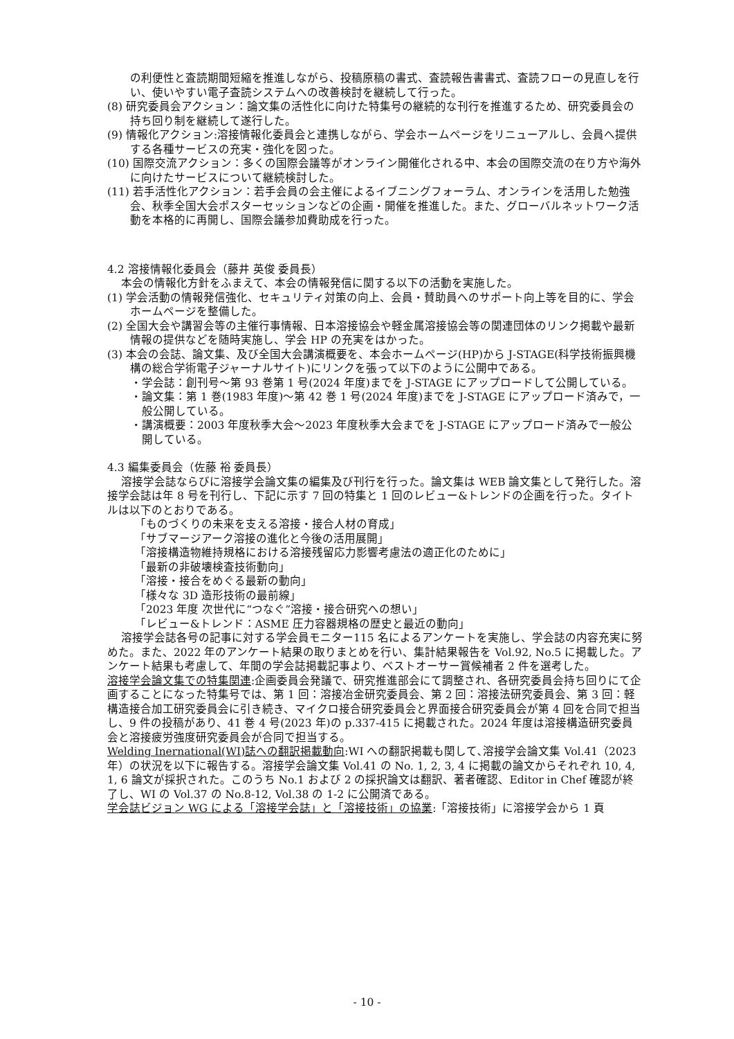の利便性と査読期間短縮を推進しながら、投稿原稿の書式、査読報告書書式、査読フローの見直しを行い、使いやすい電子査読システムへの改善検討を継続して行った。
(8) 研究委員会アクション：論文集の活性化に向けた特集号の継続的な刊行を推進するため、研究委員会の持ち回り制を継続して遂行した。
(9) 情報化アクション:溶接情報化委員会と連携しながら、学会ホームページをリニューアルし、会員へ提供する各種サービスの充実・強化を図った。
(10) 国際交流アクション：多くの国際会議等がオンライン開催化される中、本会の国際交流の在り方や海外に向けたサービスについて継続検討した。
(11) 若手活性化アクション：若手会員の会主催によるイブニングフォーラム、オンラインを活用した勉強会、秋季全国大会ポスターセッションなどの企画・開催を推進した。また、グローバルネットワーク活動を本格的に再開し、国際会議参加費助成を行った。
4.2 溶接情報化委員会（藤井 英俊 委員長）
本会の情報化方針をふまえて、本会の情報発信に関する以下の活動を実施した。
(1) 学会活動の情報発信強化、セキュリティ対策の向上、会員・賛助員へのサポート向上等を目的に、学会ホームページを整備した。
(2) 全国大会や講習会等の主催行事情報、日本溶接協会や軽金属溶接協会等の関連団体のリンク掲載や最新情報の提供などを随時実施し、学会 HP の充実をはかった。
(3) 本会の会誌、論文集、及び全国大会講演概要を、本会ホームページ(HP)から J-STAGE(科学技術振興機構の総合学術電子ジャーナルサイト)にリンクを張って以下のように公開中である。
・学会誌：創刊号～第 93 巻第 1 号(2024 年度)までを J-STAGE にアップロードして公開している。
・論文集：第 1 巻(1983 年度)～第 42 巻 1 号(2024 年度)までを J-STAGE にアップロード済みで，一般公開している。
・講演概要：2003 年度秋季大会～2023 年度秋季大会までを J-STAGE にアップロード済みで一般公開している。
4.3 編集委員会（佐藤 裕 委員長）
溶接学会誌ならびに溶接学会論文集の編集及び刊行を行った。論文集は WEB 論文集として発行した。溶接学会誌は年 8 号を刊行し、下記に示す 7 回の特集と 1 回のレビュー&トレンドの企画を行った。タイトルは以下のとおりである。
「ものづくりの未来を支える溶接・接合人材の育成」
「サブマージアーク溶接の進化と今後の活用展開」
「溶接構造物維持規格における溶接残留応力影響考慮法の適正化のために」
「最新の非破壊検査技術動向」
「溶接・接合をめぐる最新の動向」
「様々な 3D 造形技術の最前線」
「2023 年度 次世代に“つなぐ”溶接・接合研究への想い」
「レビュー&トレンド：ASME 圧力容器規格の歴史と最近の動向」
溶接学会誌各号の記事に対する学会員モニター115 名によるアンケートを実施し、学会誌の内容充実に努めた。また、2022 年のアンケート結果の取りまとめを行い、集計結果報告を Vol.92, No.5 に掲載した。アンケート結果も考慮して、年間の学会誌掲載記事より、ベストオーサー賞候補者 2 件を選考した。
溶接学会論文集での特集関連:企画委員会発議で、研究推進部会にて調整され、各研究委員会持ち回りにて企画することになった特集号では、第 1 回：溶接冶金研究委員会、第 2 回：溶接法研究委員会、第 3 回：軽構造接合加工研究委員会に引き続き、マイクロ接合研究委員会と界面接合研究委員会が第 4 回を合同で担当し、9 件の投稿があり、41 巻 4 号(2023 年)の p.337-415 に掲載された。2024 年度は溶接構造研究委員会と溶接疲労強度研究委員会が合同で担当する。
Welding Inernational(WI)誌への翻訳掲載動向:WI への翻訳掲載も関して､溶接学会論文集 Vol.41（2023 年）の状況を以下に報告する。溶接学会論文集 Vol.41 の No. 1, 2, 3, 4 に掲載の論文からそれぞれ 10, 4, 1, 6 論文が採択された。このうち No.1 および 2 の採択論文は翻訳、著者確認、Editor in Chef 確認が終了し、WI の Vol.37 の No.8-12, Vol.38 の 1-2 に公開済である。
学会誌ビジョン WG による「溶接学会誌」と「溶接技術」の協業:「溶接技術」に溶接学会から 1 頁
- 10 -